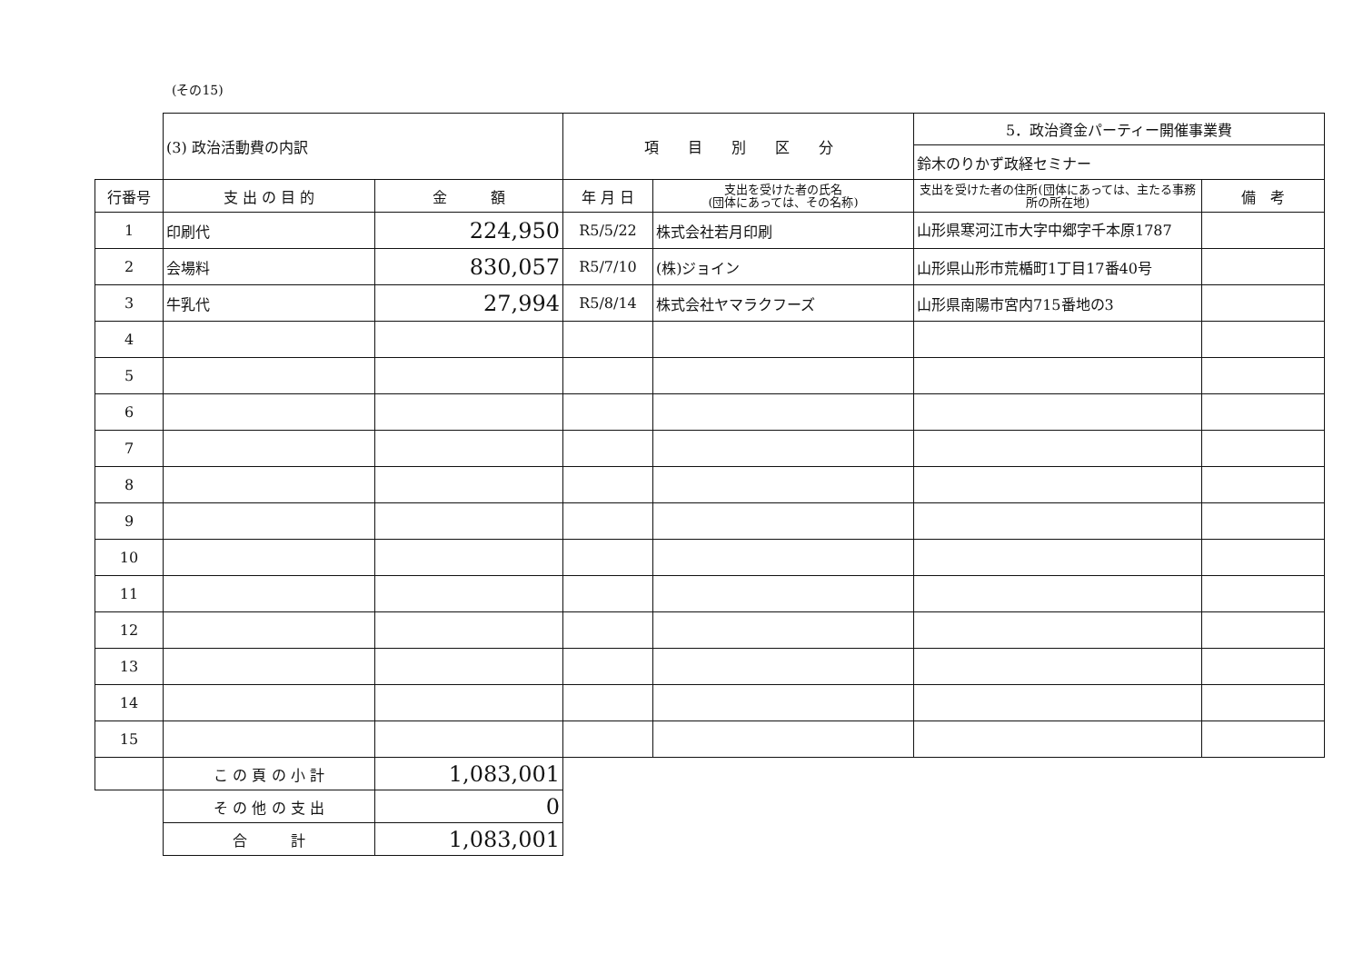(その15)
| | (3) 政治活動費の内訳 | | 項 目 別 区 分 | | 5．政治資金パーティー開催事業費 | |
| | | | | | 鈴木のりかず政経セミナー | |
| 行番号 | 支 出 の 目 的 | 金 額 | 年 月 日 | 支出を受けた者の氏名 (団体にあっては、その名称) | 支出を受けた者の住所(団体にあっては、主たる事務所の所在地) | 備 考 |
| 1 | 印刷代 | 224,950 | R5/5/22 | 株式会社若月印刷 | 山形県寒河江市大字中郷字千本原1787 | |
| 2 | 会場料 | 830,057 | R5/7/10 | (株)ジョイン | 山形県山形市荒楯町1丁目17番40号 | |
| 3 | 牛乳代 | 27,994 | R5/8/14 | 株式会社ヤマラクフーズ | 山形県南陽市宮内715番地の3 | |
| 4 | | | | | | |
| 5 | | | | | | |
| 6 | | | | | | |
| 7 | | | | | | |
| 8 | | | | | | |
| 9 | | | | | | |
| 10 | | | | | | |
| 11 | | | | | | |
| 12 | | | | | | |
| 13 | | | | | | |
| 14 | | | | | | |
| 15 | | | | | | |
| | こ の 頁 の 小 計 | 1,083,001 | | | | |
| | そ の 他 の 支 出 | 0 | | | | |
| | 合 計 | 1,083,001 | | | | |